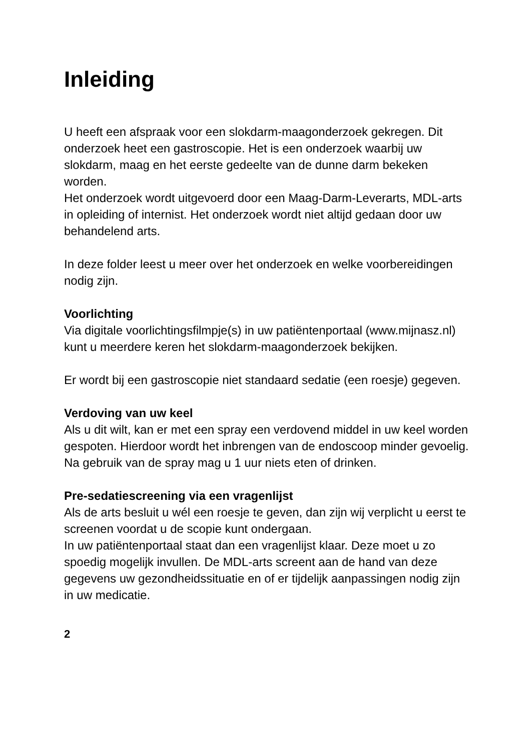Inleiding
U heeft een afspraak voor een slokdarm-maagonderzoek gekregen. Dit onderzoek heet een gastroscopie. Het is een onderzoek waarbij uw slokdarm, maag en het eerste gedeelte van de dunne darm bekeken worden.
Het onderzoek wordt uitgevoerd door een Maag-Darm-Leverarts, MDL-arts in opleiding of internist. Het onderzoek wordt niet altijd gedaan door uw behandelend arts.
In deze folder leest u meer over het onderzoek en welke voorbereidingen nodig zijn.
Voorlichting
Via digitale voorlichtingsfilmpje(s) in uw patiëntenportaal (www.mijnasz.nl) kunt u meerdere keren het slokdarm-maagonderzoek bekijken.
Er wordt bij een gastroscopie niet standaard sedatie (een roesje) gegeven.
Verdoving van uw keel
Als u dit wilt, kan er met een spray een verdovend middel in uw keel worden gespoten. Hierdoor wordt het inbrengen van de endoscoop minder gevoelig. Na gebruik van de spray mag u 1 uur niets eten of drinken.
Pre-sedatiescreening via een vragenlijst
Als de arts besluit u wél een roesje te geven, dan zijn wij verplicht u eerst te screenen voordat u de scopie kunt ondergaan.
In uw patiëntenportaal staat dan een vragenlijst klaar. Deze moet u zo spoedig mogelijk invullen. De MDL-arts screent aan de hand van deze gegevens uw gezondheidssituatie en of er tijdelijk aanpassingen nodig zijn in uw medicatie.
2